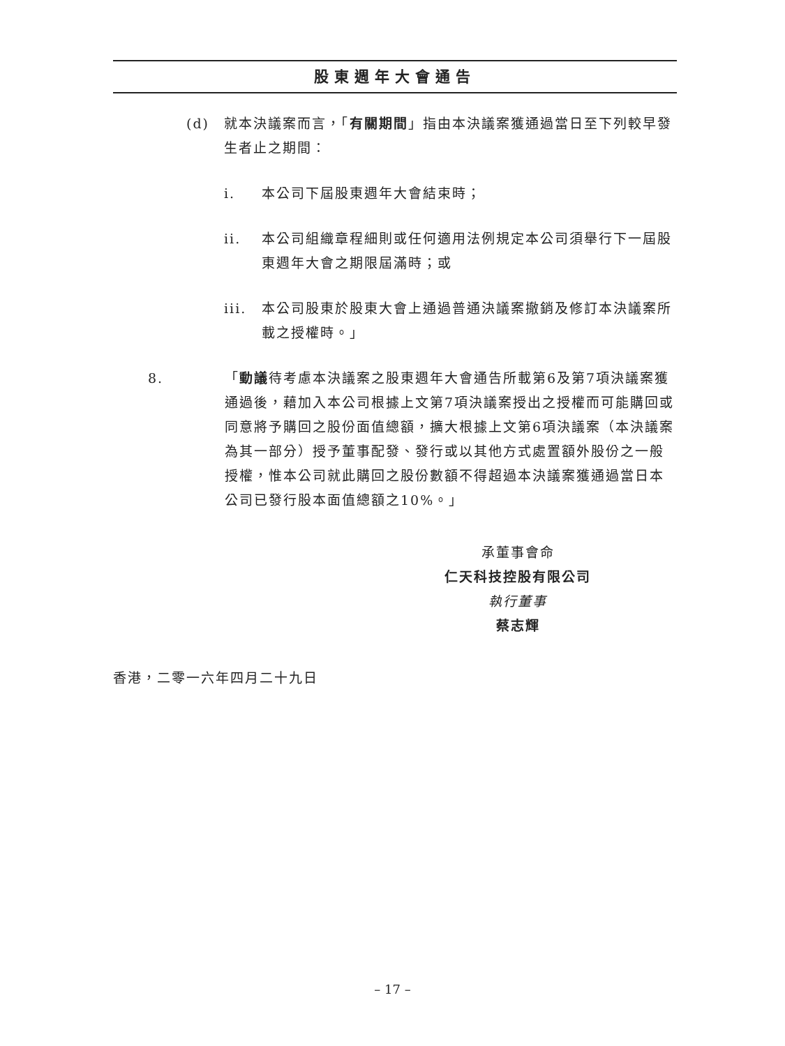股東週年大會通告
(d) 就本決議案而言，「有關期間」指由本決議案獲通過當日至下列較早發生者止之期間：
i. 本公司下屆股東週年大會結束時；
ii. 本公司組織章程細則或任何適用法例規定本公司須舉行下一屆股東週年大會之期限屆滿時；或
iii. 本公司股東於股東大會上通過普通決議案撤銷及修訂本決議案所載之授權時。」
8. 「動議待考慮本決議案之股東週年大會通告所載第6及第7項決議案獲通過後，藉加入本公司根據上文第7項決議案授出之授權而可能購回或同意將予購回之股份面值總額，擴大根據上文第6項決議案（本決議案為其一部分）授予董事配發、發行或以其他方式處置額外股份之一般授權，惟本公司就此購回之股份數額不得超過本決議案獲通過當日本公司已發行股本面值總額之10%。」
承董事會命
仁天科技控股有限公司
執行董事
蔡志輝
香港，二零一六年四月二十九日
– 17 –